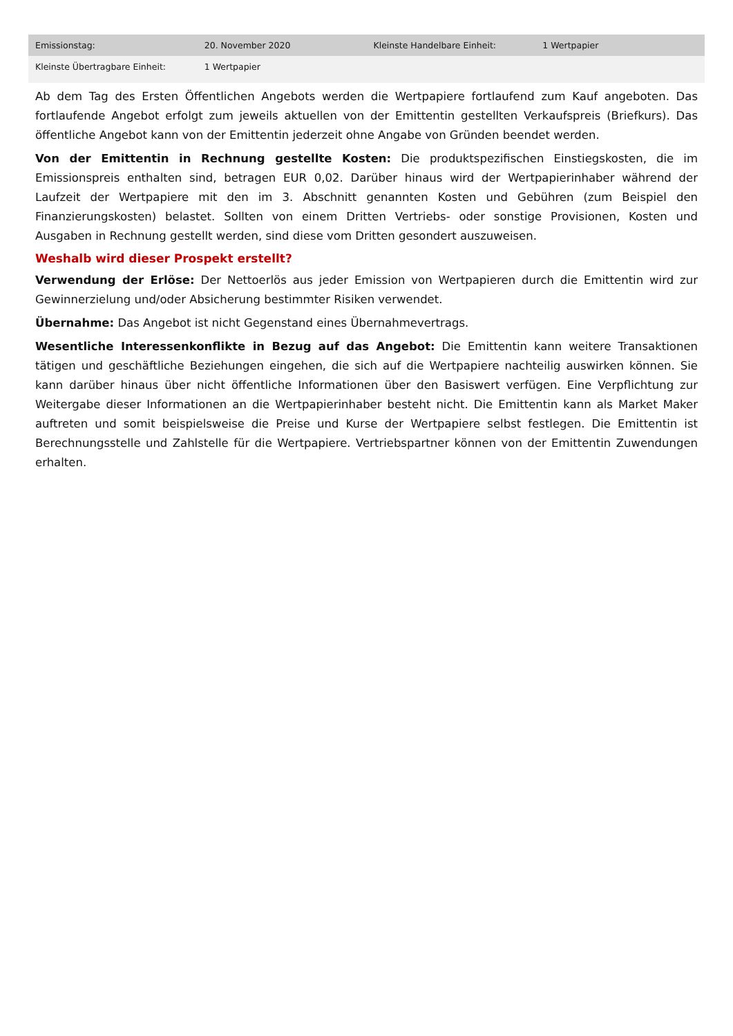| Emissionstag: | 20. November 2020 | Kleinste Handelbare Einheit: | 1 Wertpapier |
| Kleinste Übertragbare Einheit: | 1 Wertpapier | | |
Ab dem Tag des Ersten Öffentlichen Angebots werden die Wertpapiere fortlaufend zum Kauf angeboten. Das fortlaufende Angebot erfolgt zum jeweils aktuellen von der Emittentin gestellten Verkaufspreis (Briefkurs). Das öffentliche Angebot kann von der Emittentin jederzeit ohne Angabe von Gründen beendet werden.
Von der Emittentin in Rechnung gestellte Kosten: Die produktspezifischen Einstiegskosten, die im Emissionspreis enthalten sind, betragen EUR 0,02. Darüber hinaus wird der Wertpapierinhaber während der Laufzeit der Wertpapiere mit den im 3. Abschnitt genannten Kosten und Gebühren (zum Beispiel den Finanzierungskosten) belastet. Sollten von einem Dritten Vertriebs- oder sonstige Provisionen, Kosten und Ausgaben in Rechnung gestellt werden, sind diese vom Dritten gesondert auszuweisen.
Weshalb wird dieser Prospekt erstellt?
Verwendung der Erlöse: Der Nettoerlös aus jeder Emission von Wertpapieren durch die Emittentin wird zur Gewinnerzielung und/oder Absicherung bestimmter Risiken verwendet.
Übernahme: Das Angebot ist nicht Gegenstand eines Übernahmevertrags.
Wesentliche Interessenkonflikte in Bezug auf das Angebot: Die Emittentin kann weitere Transaktionen tätigen und geschäftliche Beziehungen eingehen, die sich auf die Wertpapiere nachteilig auswirken können. Sie kann darüber hinaus über nicht öffentliche Informationen über den Basiswert verfügen. Eine Verpflichtung zur Weitergabe dieser Informationen an die Wertpapierinhaber besteht nicht. Die Emittentin kann als Market Maker auftreten und somit beispielsweise die Preise und Kurse der Wertpapiere selbst festlegen. Die Emittentin ist Berechnungsstelle und Zahlstelle für die Wertpapiere. Vertriebspartner können von der Emittentin Zuwendungen erhalten.